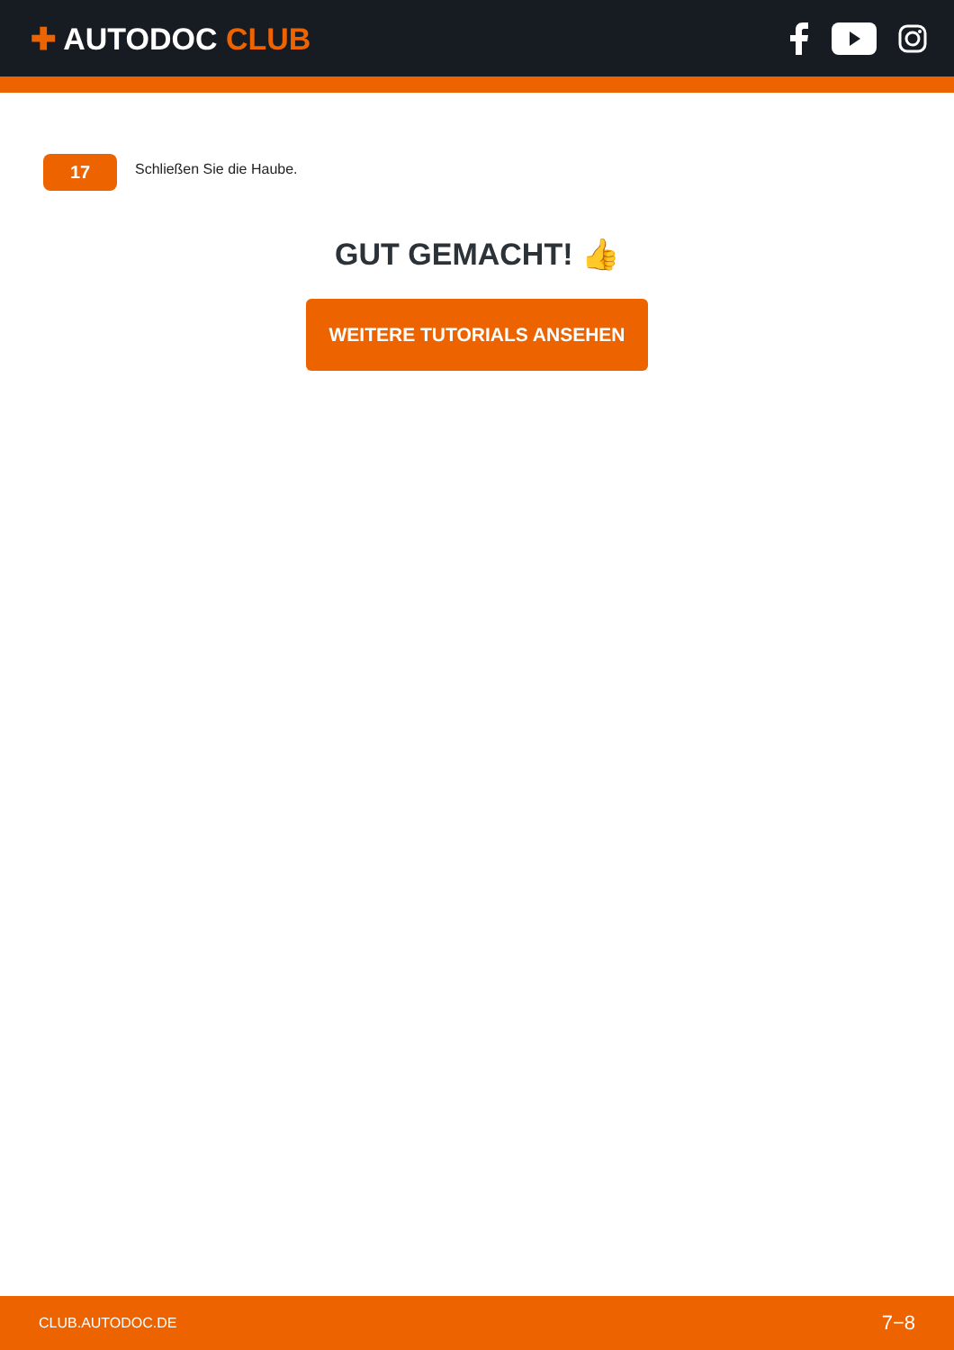✚ AUTODOC CLUB
17
Schließen Sie die Haube.
GUT GEMACHT! 👍
WEITERE TUTORIALS ANSEHEN
CLUB.AUTODOC.DE 7−8